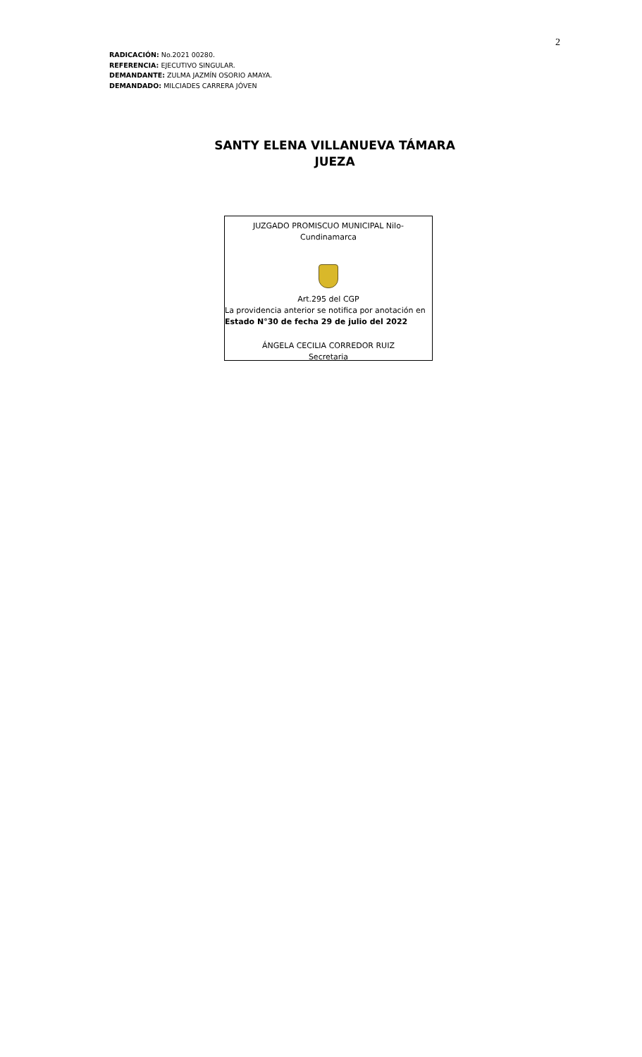2
RADICACIÓN: No.2021 00280.
REFERENCIA: EJECUTIVO SINGULAR.
DEMANDANTE: ZULMA JAZMÍN OSORIO AMAYA.
DEMANDADO: MILCIADES CARRERA JÓVEN
SANTY ELENA VILLANUEVA TÁMARA
JUEZA
JUZGADO PROMISCUO MUNICIPAL Nilo-
Cundinamarca
Art.295 del CGP
La providencia anterior se notifica por anotación en
Estado N°30 de fecha 29 de julio del 2022
ÁNGELA CECILIA CORREDOR RUIZ
Secretaria